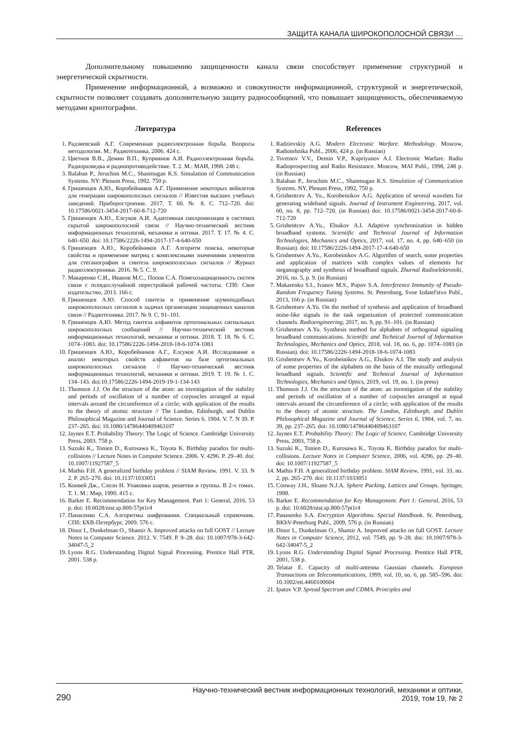ЗАЩИТА КАНАЛА ШИРОКОПОЛОСНОЙ СВЯЗИ …
Дополнительному повышению защищенности канала связи способствует применение структурной и энергетической скрытности.
Применение информационной, а возможно и совокупности информационной, структурной и энергетической, скрытности позволяет создавать дополнительную защиту радиосообщений, что повышает защищенность, обеспечиваемую методами криптографии.
Литература
1. Радзиевский А.Г. Современная радиоэлектронная борьба. Вопросы методологии. М.: Радиотехника, 2006. 424 с.
2. Цветнов В.В., Демин В.П., Куприянов А.И. Радиоэлектронная борьба. Радиоразведка и радиопротиводействие. Т. 2. М.: МАИ, 1998. 248 с.
3. Balaban P., Jeruchim M.C., Shanmugan K.S. Simulation of Communication Systems. NY: Plenum Press, 1992. 750 p.
4. Гришенцев А.Ю., Коробейников А.Г. Применение некоторых вейвлетов для генерации широкополосных сигналов // Известия высших учебных заведений. Приборостроение. 2017. Т. 60. № 8. С. 712–720. doi: 10.17586/0021-3454-2017-60-8-712-720
5. Гришенцев А.Ю., Елсуков А.И. Адаптивная синхронизация в системах скрытой широкополосной связи // Научно-технический вестник информационных технологий, механики и оптики. 2017. Т. 17. № 4. С. 640–650. doi: 10.17586/2226-1494-2017-17-4-640-650
6. Гришенцев А.Ю., Коробейников А.Г. Алгоритм поиска, некоторые свойства и применение матриц с комплексными значениями элементов для стеганографии и синтеза широкополосных сигналов // Журнал радиоэлектроники. 2016. № 5. С. 9.
7. Макаренко С.И., Иванов М.С., Попов С.А. Помехозащищенность систем связи с псевдослучайной перестройкой рабочей частоты. СПб: Свое издательство, 2013. 166 с.
8. Гришенцев А.Ю. Способ синтеза и применение шумоподобных широкополосных сигналов в задачах организации защищенных каналов связи // Радиотехника. 2017. № 9. С. 91–101.
9. Гришенцев А.Ю. Метод синтеза алфавитов ортогональных сигнальных широкополосных сообщений // Научно-технический вестник информационных технологий, механики и оптики. 2018. Т. 18. № 6. С. 1074–1083. doi: 10.17586/2226-1494-2018-18-6-1074-1083
10. Гришенцев А.Ю., Коробейников А.Г., Елсуков А.И. Исследование и анализ некоторых свойств алфавитов на базе ортогональных широкополосных сигналов // Научно-технический вестник информационных технологий, механики и оптики. 2019. Т. 19. № 1. С. 134–143. doi:10.17586/2226-1494-2019-19-1-134-143
11. Thomson J.J. On the structure of the atom: an investigation of the stability and periods of oscillation of a number of corpuscles arranged at equal intervals around the circumference of a circle; with application of the results to the theory of atomic structure // The London, Edinburgh, and Dublin Philosophical Magazine and Journal of Science. Series 6. 1904. V. 7. N 39. P. 237–265. doi: 10.1080/14786440409463107
12. Jaynes E.T. Probability Theory: The Logic of Science. Cambridge University Press, 2003. 758 p.
13. Suzuki K., Tonien D., Kurosawa K., Toyota K. Birthday paradox for multi-collisions // Lecture Notes in Computer Science. 2006. V. 4296. P. 29–40. doi: 10.1007/11927587_5
14. Mathis F.H. A generalized birthday problem // SIAM Review. 1991. V. 33. N 2. P. 265–270. doi: 10.1137/1033051
15. Конвей Дж., Слоэн Н. Упаковки шаров, решетки и группы. В 2-х томах. Т. 1. М.: Мир, 1990. 415 с.
16. Barker E. Recommendation for Key Management. Part 1: General, 2016. 53 p. doi: 10.6028/nist.sp.800-57pt1r4
17. Панасенко С.А. Алгоритмы шифрования. Специальный справочник. СПб: БХВ-Петербург, 2009. 576 с.
18. Dinur I., Dunkelman O., Shamir A. Improved attacks on full GOST // Lecture Notes in Computer Science. 2012. V. 7549. P. 9–28. doi: 10.1007/978-3-642-34047-5_2
19. Lyons R.G. Understanding Digital Signal Processing. Prentice Hall PTR, 2001. 538 p.
References
1. Radzievskiy A.G. Modern Electronic Warfare. Methodology. Moscow, Radiotehnika Publ., 2006, 424 p. (in Russian)
2. Tsvetnov V.V., Demin V.P., Kupriyanov A.I. Electronic Warfare. Radio Radioprospecting and Radio Resistance. Moscow, MAI Publ., 1998, 248 p. (in Russian)
3. Balaban P., Jeruchim M.C., Shanmugan K.S. Simulation of Communication Systems. NY, Plenum Press, 1992, 750 p.
4. Grishentcev A. Yu., Korobeinikov A.G. Application of several wavelets for generating wideband signals. Journal of Instrument Engineering, 2017, vol. 60, no. 8, pp. 712–720. (in Russian) doi: 10.17586/0021-3454-2017-60-8-712-720
5. Grishentcev A.Yu., Elsukov A.I. Adaptive synchronization in hidden broadband systems. Scientific and Technical Journal of Information Technologies, Mechanics and Optics, 2017, vol. 17, no. 4, pp. 640–650 (in Russian). doi: 10.17586/2226-1494-2017-17-4-640-650
6. Grishentsev A.Yu., Korobeinikov A.G. Algorithm of search, some properties and application of matrices with complex values of elements for steganography and synthesis of broadband signals. Zhurnal Radioelektroniki, 2016, no. 5, p. 9. (in Russian)
7. Makarenko S.I., Ivanov M.S., Popov S.A. Interference Immunity of Pseudo-Random Frequency Tuning Systems. St. Petersburg, Svoe Izdatel'stvo Publ., 2013, 166 p. (in Russian)
8. Grishentsev A.Yu. On the method of synthesis and application of broadband noise-like signals in the task organization of protected communication channels. Radioengineering, 2017, no. 9, pp. 91–101. (in Russian)
9. Grishentsev A.Yu. Synthesis method for alphabets of orthogonal signaling broadband communications. Scientific and Technical Journal of Information Technologies, Mechanics and Optics, 2018, vol. 18, no. 6, pp. 1074–1083 (in Russian). doi: 10.17586/2226-1494-2018-18-6-1074-1083
10. Grishentsev A.Yu., Korobeinikov A.G., Elsukov A.I. The study and analysis of some properties of the alphabets on the basis of the mutually orthogonal broadband signals. Scientific and Technical Journal of Information Technologies, Mechanics and Optics, 2019, vol. 19, no. 1. (in press)
11. Thomson J.J. On the structure of the atom: an investigation of the stability and periods of oscillation of a number of corpuscles arranged at equal intervals around the circumference of a circle; with application of the results to the theory of atomic structure. The London, Edinburgh, and Dublin Philosophical Magazine and Journal of Science, Series 6, 1904, vol. 7, no. 39, pp. 237–265. doi: 10.1080/14786440409463107
12. Jaynes E.T. Probability Theory: The Logic of Science. Cambridge University Press, 2003, 758 p.
13. Suzuki K., Tonien D., Kurosawa K., Toyota K. Birthday paradox for multi-collisions. Lecture Notes in Computer Science, 2006, vol. 4296, pp. 29–40. doi: 10.1007/11927587_5
14. Mathis F.H. A generalized birthday problem. SIAM Review, 1991, vol. 33, no. 2, pp. 265–270. doi: 10.1137/1033051
15. Conway J.H., Sloane N.J.A. Sphere Packing, Lattices and Groups. Springer, 1988.
16. Barker E. Recommendation for Key Management. Part 1: General, 2016, 53 p. doi: 10.6028/nist.sp.800-57pt1r4
17. Panasenko S.A. Encryption Algorithms. Special Handbook. St. Petersburg, BKhV-Peterburg Publ., 2009, 576 p. (in Russian)
18. Dinur I., Dunkelman O., Shamir A. Improved attacks on full GOST. Lecture Notes in Computer Science, 2012, vol. 7549, pp. 9–28. doi: 10.1007/978-3-642-34047-5_2
19. Lyons R.G. Understanding Digital Signal Processing. Prentice Hall PTR, 2001, 538 p.
20. Telatar E. Capacity of multi-antenna Gaussian channels. European Transactions on Telecommunications, 1999, vol. 10, no. 6, pp. 585–596. doi: 10.1002/ett.4460100604
21. Ipatov V.P. Spread Spectrum and CDMA. Principles and
290
Научно-технический вестник информационных технологий, механики и оптики,
2019, том 19, № 2